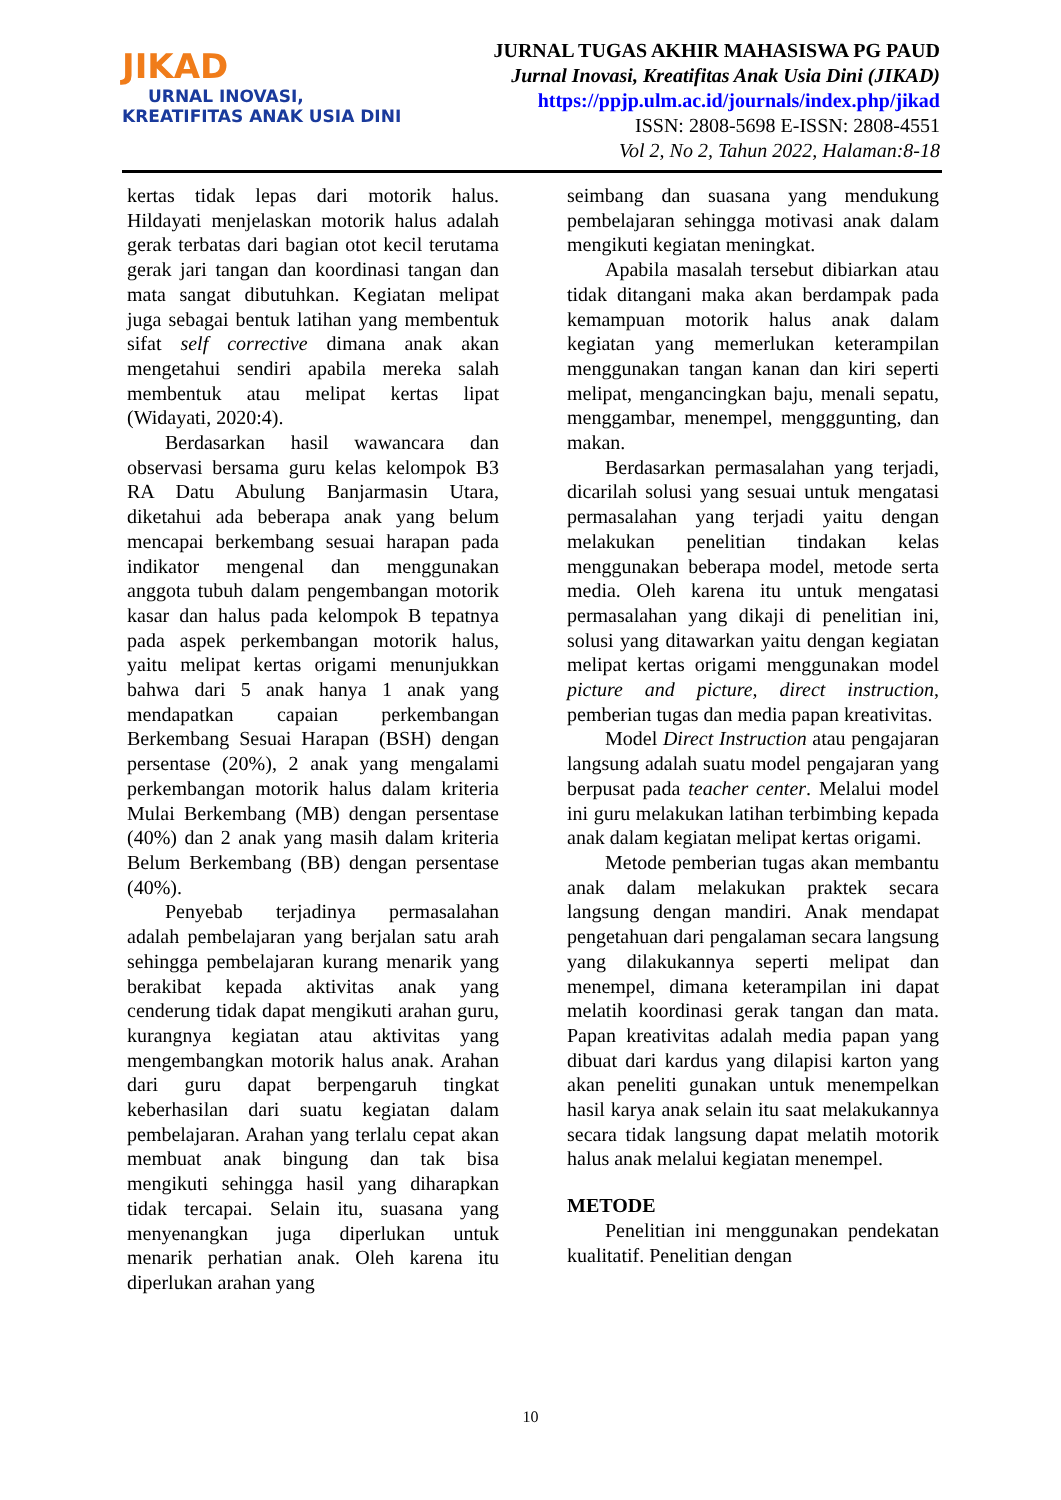JIKAD
URNAL INOVASI,
KREATIFITAS ANAK USIA DINI
JURNAL TUGAS AKHIR MAHASISWA PG PAUD
Jurnal Inovasi, Kreatifitas Anak Usia Dini (JIKAD)
https://ppjp.ulm.ac.id/journals/index.php/jikad
ISSN: 2808-5698 E-ISSN: 2808-4551
Vol 2, No 2, Tahun 2022, Halaman:8-18
kertas tidak lepas dari motorik halus. Hildayati menjelaskan motorik halus adalah gerak terbatas dari bagian otot kecil terutama gerak jari tangan dan koordinasi tangan dan mata sangat dibutuhkan. Kegiatan melipat juga sebagai bentuk latihan yang membentuk sifat self corrective dimana anak akan mengetahui sendiri apabila mereka salah membentuk atau melipat kertas lipat (Widayati, 2020:4).
Berdasarkan hasil wawancara dan observasi bersama guru kelas kelompok B3 RA Datu Abulung Banjarmasin Utara, diketahui ada beberapa anak yang belum mencapai berkembang sesuai harapan pada indikator mengenal dan menggunakan anggota tubuh dalam pengembangan motorik kasar dan halus pada kelompok B tepatnya pada aspek perkembangan motorik halus, yaitu melipat kertas origami menunjukkan bahwa dari 5 anak hanya 1 anak yang mendapatkan capaian perkembangan Berkembang Sesuai Harapan (BSH) dengan persentase (20%), 2 anak yang mengalami perkembangan motorik halus dalam kriteria Mulai Berkembang (MB) dengan persentase (40%) dan 2 anak yang masih dalam kriteria Belum Berkembang (BB) dengan persentase (40%).
Penyebab terjadinya permasalahan adalah pembelajaran yang berjalan satu arah sehingga pembelajaran kurang menarik yang berakibat kepada aktivitas anak yang cenderung tidak dapat mengikuti arahan guru, kurangnya kegiatan atau aktivitas yang mengembangkan motorik halus anak. Arahan dari guru dapat berpengaruh tingkat keberhasilan dari suatu kegiatan dalam pembelajaran. Arahan yang terlalu cepat akan membuat anak bingung dan tak bisa mengikuti sehingga hasil yang diharapkan tidak tercapai. Selain itu, suasana yang menyenangkan juga diperlukan untuk menarik perhatian anak. Oleh karena itu diperlukan arahan yang
seimbang dan suasana yang mendukung pembelajaran sehingga motivasi anak dalam mengikuti kegiatan meningkat.
Apabila masalah tersebut dibiarkan atau tidak ditangani maka akan berdampak pada kemampuan motorik halus anak dalam kegiatan yang memerlukan keterampilan menggunakan tangan kanan dan kiri seperti melipat, mengancingkan baju, menali sepatu, menggambar, menempel, mengggunting, dan makan.
Berdasarkan permasalahan yang terjadi, dicarilah solusi yang sesuai untuk mengatasi permasalahan yang terjadi yaitu dengan melakukan penelitian tindakan kelas menggunakan beberapa model, metode serta media. Oleh karena itu untuk mengatasi permasalahan yang dikaji di penelitian ini, solusi yang ditawarkan yaitu dengan kegiatan melipat kertas origami menggunakan model picture and picture, direct instruction, pemberian tugas dan media papan kreativitas.
Model Direct Instruction atau pengajaran langsung adalah suatu model pengajaran yang berpusat pada teacher center. Melalui model ini guru melakukan latihan terbimbing kepada anak dalam kegiatan melipat kertas origami.
Metode pemberian tugas akan membantu anak dalam melakukan praktek secara langsung dengan mandiri. Anak mendapat pengetahuan dari pengalaman secara langsung yang dilakukannya seperti melipat dan menempel, dimana keterampilan ini dapat melatih koordinasi gerak tangan dan mata. Papan kreativitas adalah media papan yang dibuat dari kardus yang dilapisi karton yang akan peneliti gunakan untuk menempelkan hasil karya anak selain itu saat melakukannya secara tidak langsung dapat melatih motorik halus anak melalui kegiatan menempel.
METODE
Penelitian ini menggunakan pendekatan kualitatif. Penelitian dengan
10